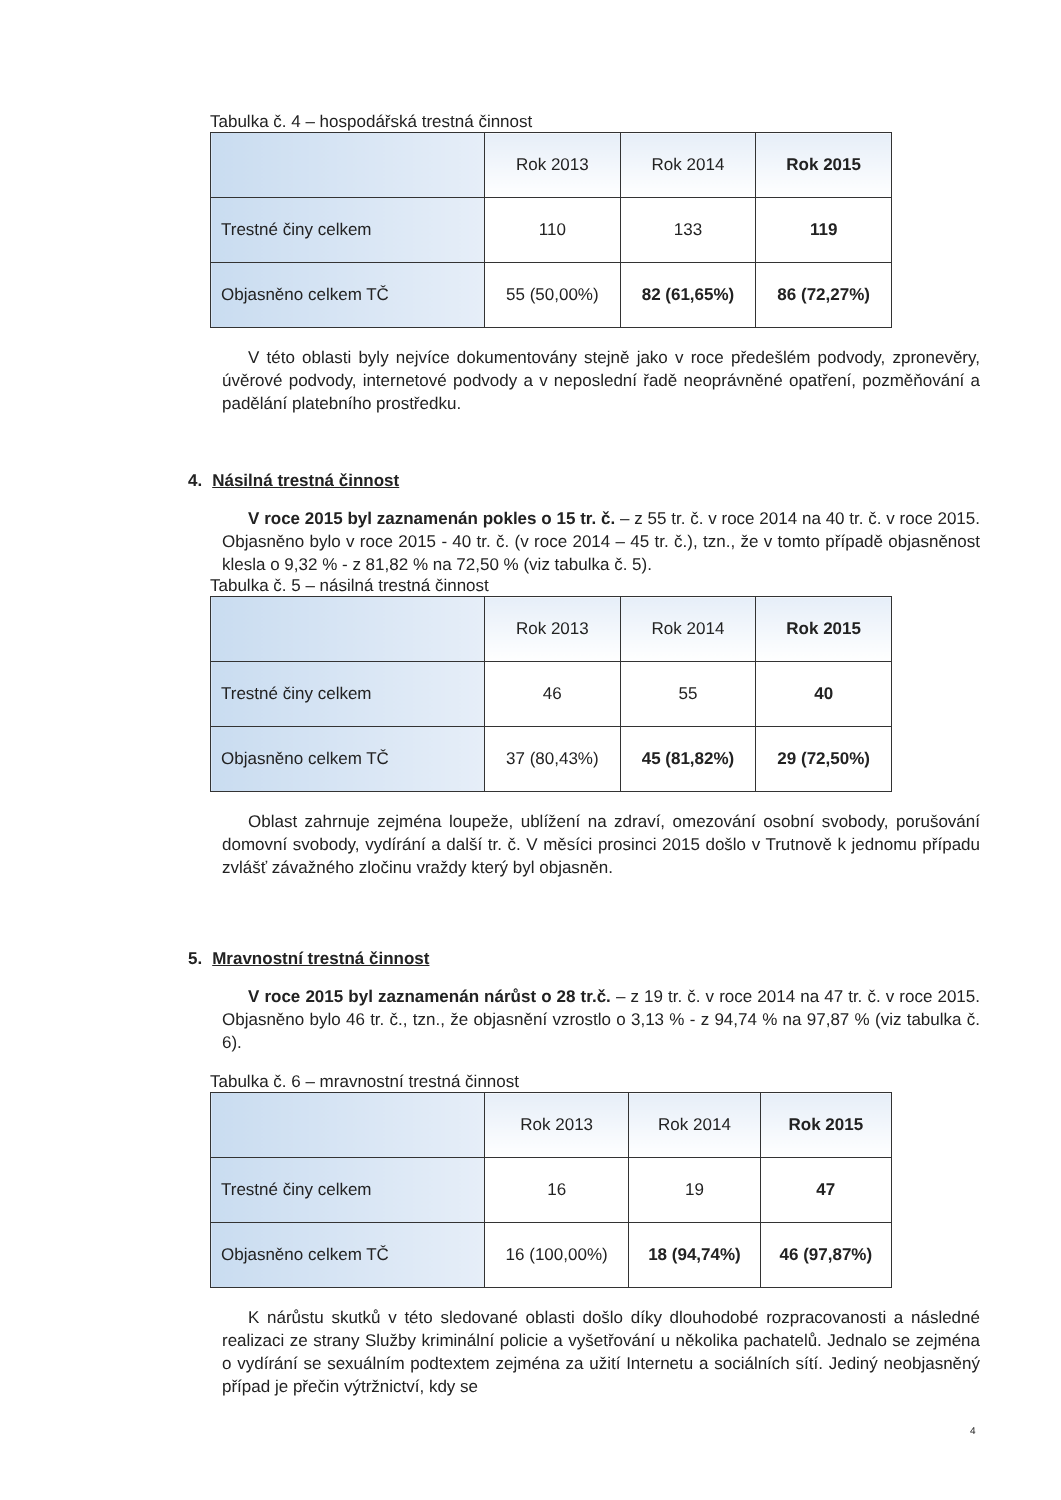Tabulka č. 4 – hospodářská trestná činnost
| | Rok 2013 | Rok 2014 | Rok 2015 |
| --- | --- | --- | --- |
| Trestné činy celkem | 110 | 133 | 119 |
| Objasněno celkem TČ | 55 (50,00%) | 82 (61,65%) | 86 (72,27%) |
V této oblasti byly nejvíce dokumentovány stejně jako v roce předešlém podvody, zpronevěry, úvěrové podvody, internetové podvody a v neposlední řadě neoprávněné opatření, pozměňování a padělání platebního prostředku.
4. Násilná trestná činnost
V roce 2015 byl zaznamenán pokles o 15 tr. č. – z 55 tr. č. v roce 2014 na 40 tr. č. v roce 2015. Objasněno bylo v roce 2015 - 40 tr. č. (v roce 2014 – 45 tr. č.), tzn., že v tomto případě objasněnost klesla o 9,32 % - z 81,82 % na 72,50 % (viz tabulka č. 5).
Tabulka č. 5 – násilná trestná činnost
| | Rok 2013 | Rok 2014 | Rok 2015 |
| --- | --- | --- | --- |
| Trestné činy celkem | 46 | 55 | 40 |
| Objasněno celkem TČ | 37 (80,43%) | 45 (81,82%) | 29 (72,50%) |
Oblast zahrnuje zejména loupeže, ublížení na zdraví, omezování osobní svobody, porušování domovní svobody, vydírání a další tr. č. V měsíci prosinci 2015 došlo v Trutnově k jednomu případu zvlášť závažného zločinu vraždy který byl objasněn.
5. Mravnostní trestná činnost
V roce 2015 byl zaznamenán nárůst o 28 tr.č. – z 19 tr. č. v roce 2014 na 47 tr. č. v roce 2015. Objasněno bylo 46 tr. č., tzn., že objasnění vzrostlo o 3,13 % - z 94,74 % na 97,87 % (viz tabulka č. 6).
Tabulka č. 6 – mravnostní trestná činnost
| | Rok 2013 | Rok 2014 | Rok 2015 |
| --- | --- | --- | --- |
| Trestné činy celkem | 16 | 19 | 47 |
| Objasněno celkem TČ | 16 (100,00%) | 18 (94,74%) | 46 (97,87%) |
K nárůstu skutků v této sledované oblasti došlo díky dlouhodobé rozpracovanosti a následné realizaci ze strany Služby kriminální policie a vyšetřování u několika pachatelů. Jednalo se zejména o vydírání se sexuálním podtextem zejména za užití Internetu a sociálních sítí. Jediný neobjasněný případ je přečin výtržnictví, kdy se
4